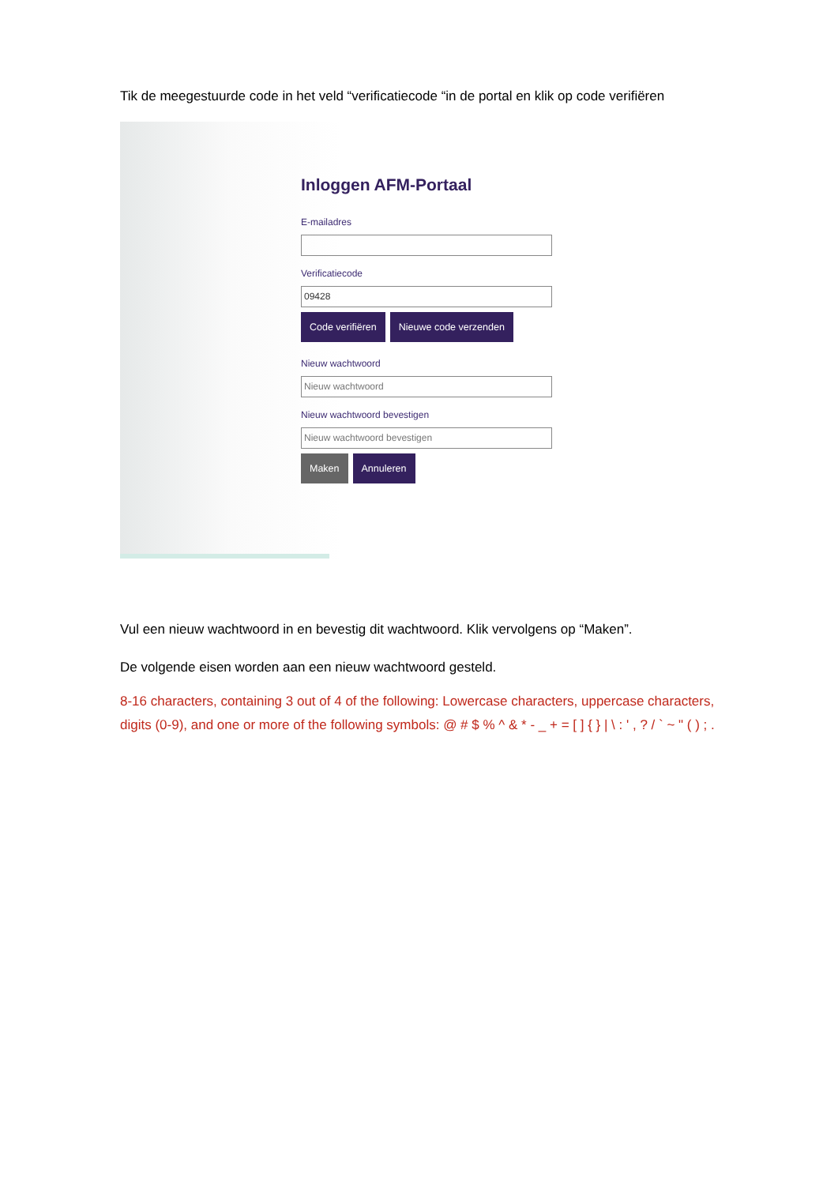Tik de meegestuurde code in het veld “verificatiecode “in de portal en klik op code verifiëren
Inloggen AFM-Portaal
E-mailadres
Verificatiecode
09428
Code verifiëren Nieuwe code verzenden
Nieuw wachtwoord
Nieuw wachtwoord
Nieuw wachtwoord bevestigen
Nieuw wachtwoord bevestigen
Maken Annuleren
Vul een nieuw wachtwoord in en bevestig dit wachtwoord. Klik vervolgens op “Maken”.
De volgende eisen worden aan een nieuw wachtwoord gesteld.
8-16 characters, containing 3 out of 4 of the following: Lowercase characters, uppercase characters, digits (0-9), and one or more of the following symbols: @ # $ % ^ & * - _ + = [ ] { } | \ : ' , ? / ` ~ " ( ) ; .